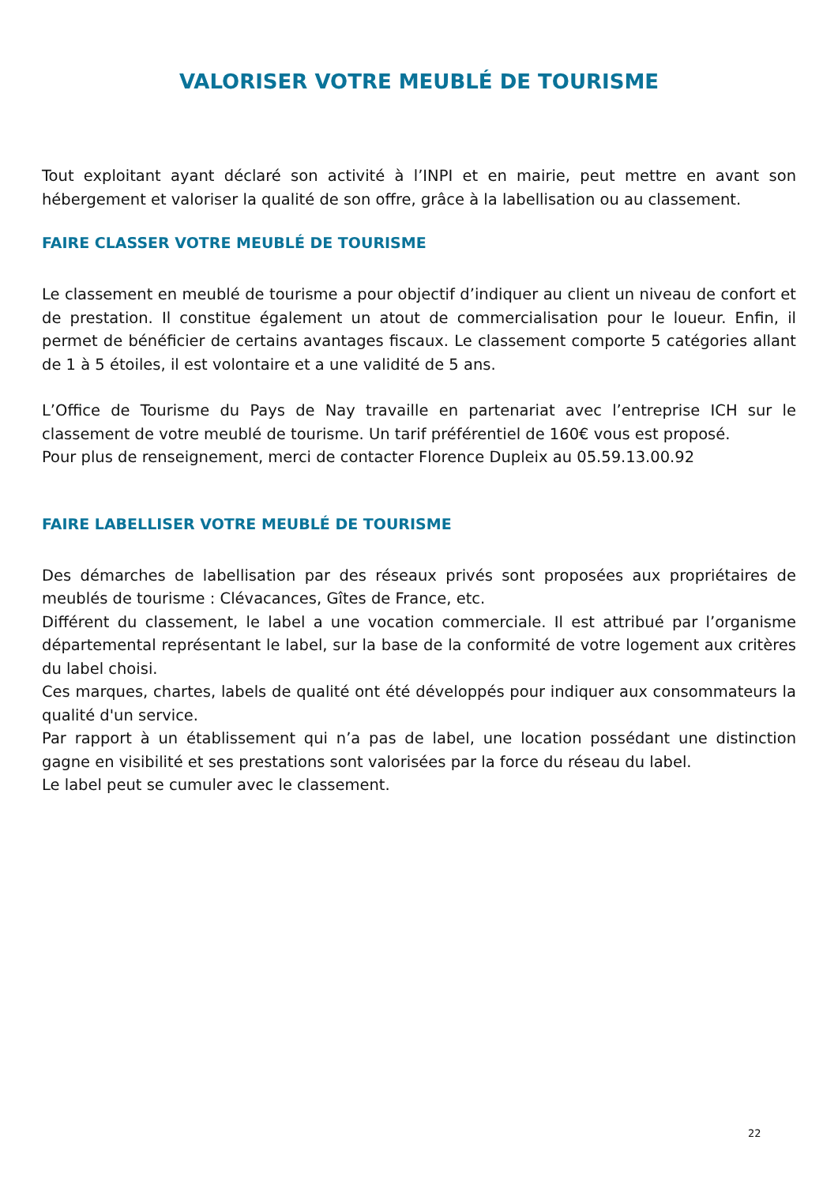VALORISER VOTRE MEUBLÉ DE TOURISME
Tout exploitant ayant déclaré son activité à l’INPI et en mairie, peut mettre en avant son hébergement et valoriser la qualité de son offre, grâce à la labellisation ou au classement.
FAIRE CLASSER VOTRE MEUBLÉ DE TOURISME
Le classement en meublé de tourisme a pour objectif d’indiquer au client un niveau de confort et de prestation. Il constitue également un atout de commercialisation pour le loueur. Enfin, il permet de bénéficier de certains avantages fiscaux. Le classement comporte 5 catégories allant de 1 à 5 étoiles, il est volontaire et a une validité de 5 ans.
L’Office de Tourisme du Pays de Nay travaille en partenariat avec l’entreprise ICH sur le classement de votre meublé de tourisme. Un tarif préférentiel de 160€ vous est proposé.
Pour plus de renseignement, merci de contacter Florence Dupleix au 05.59.13.00.92
FAIRE LABELLISER VOTRE MEUBLÉ DE TOURISME
Des démarches de labellisation par des réseaux privés sont proposées aux propriétaires de meublés de tourisme : Clévacances, Gîtes de France, etc.
Différent du classement, le label a une vocation commerciale. Il est attribué par l’organisme départemental représentant le label, sur la base de la conformité de votre logement aux critères du label choisi.
Ces marques, chartes, labels de qualité ont été développés pour indiquer aux consommateurs la qualité d'un service.
Par rapport à un établissement qui n’a pas de label, une location possédant une distinction gagne en visibilité et ses prestations sont valorisées par la force du réseau du label.
Le label peut se cumuler avec le classement.
22